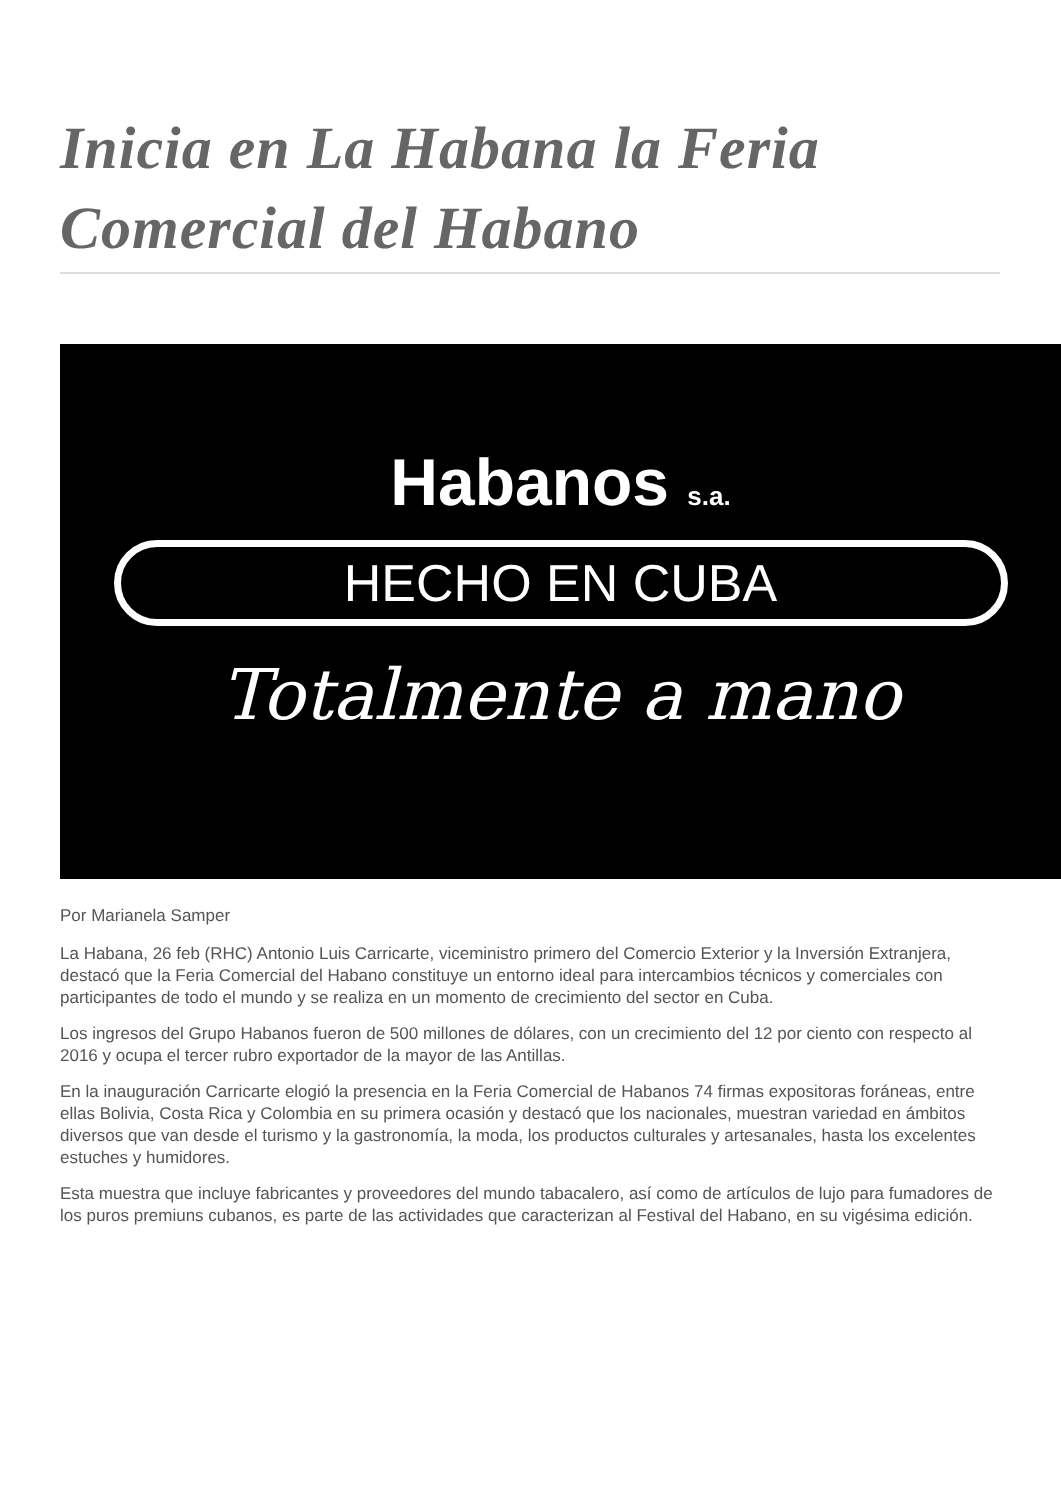Inicia en La Habana la Feria Comercial del Habano
Habanos s.a.
HECHO EN CUBA
Totalmente a mano
Por Marianela Samper
La Habana, 26 feb (RHC) Antonio Luis Carricarte, viceministro primero del Comercio Exterior y la Inversión Extranjera, destacó que la Feria Comercial del Habano constituye un entorno ideal para intercambios técnicos y comerciales con participantes de todo el mundo y se realiza en un momento de crecimiento del sector en Cuba.
Los ingresos del Grupo Habanos fueron de 500 millones de dólares, con un crecimiento del 12 por ciento con respecto al 2016 y ocupa el tercer rubro exportador de la mayor de las Antillas.
En la inauguración Carricarte elogió la presencia en la Feria Comercial de Habanos 74 firmas expositoras foráneas, entre ellas Bolivia, Costa Rica y Colombia en su primera ocasión y destacó que los nacionales, muestran variedad en ámbitos diversos que van desde el turismo y la gastronomía, la moda, los productos culturales y artesanales, hasta los excelentes estuches y humidores.
Esta muestra que incluye fabricantes y proveedores del mundo tabacalero, así como de artículos de lujo para fumadores de los puros premiuns cubanos, es parte de las actividades que caracterizan al Festival del Habano, en su vigésima edición.